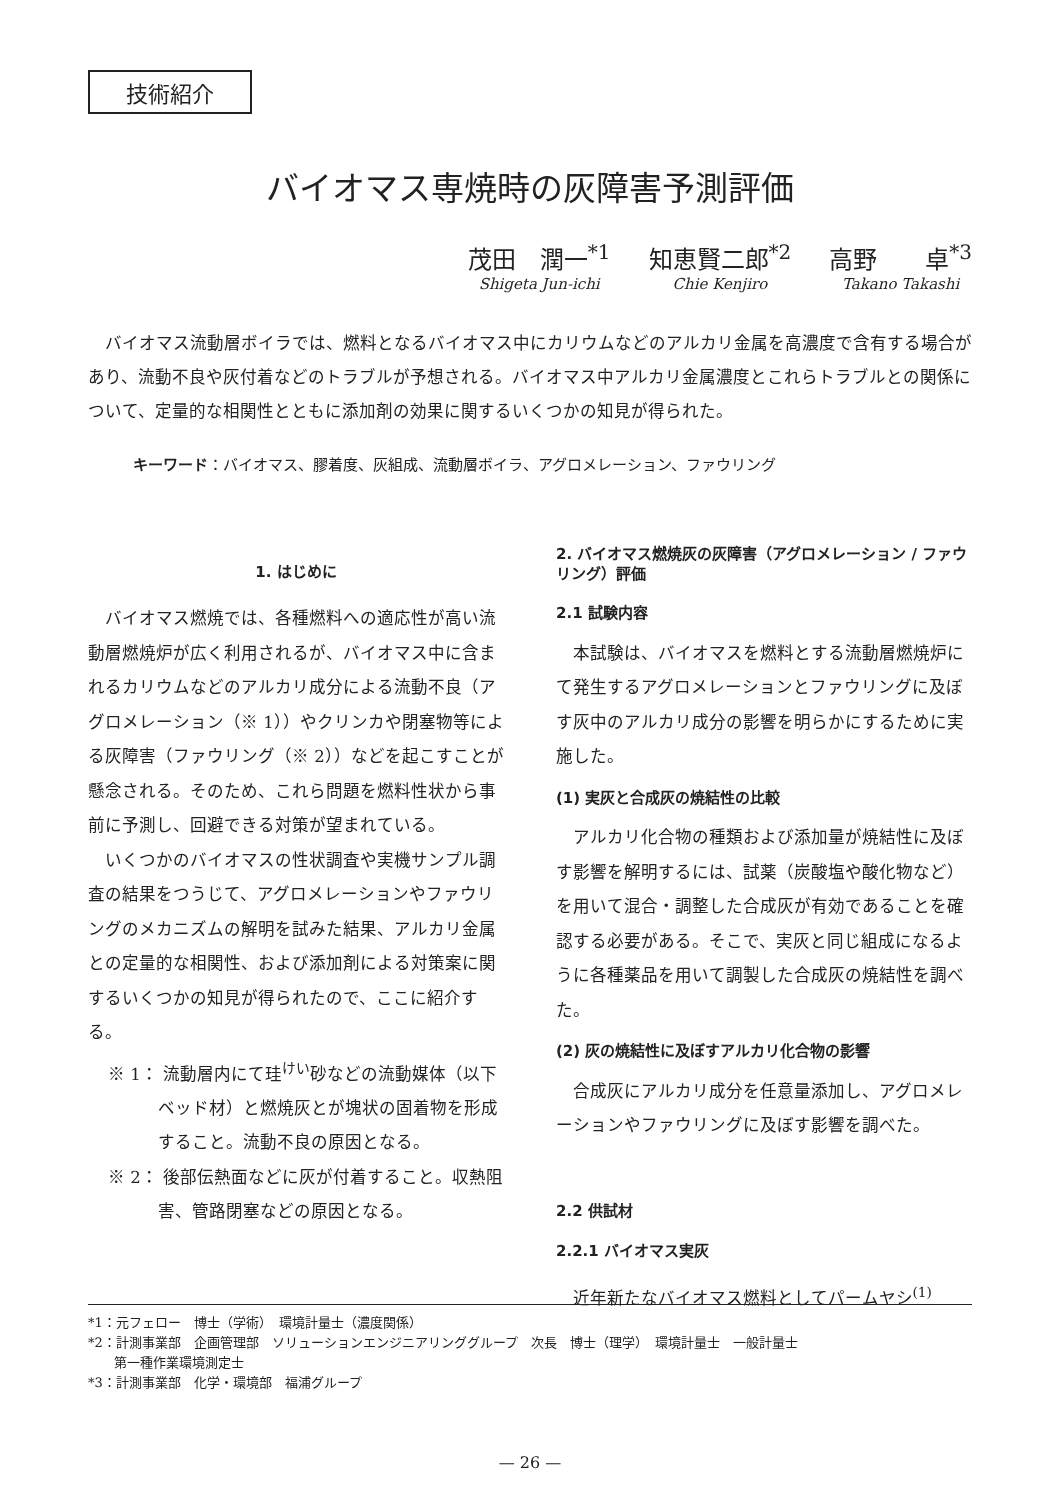技術紹介
バイオマス専焼時の灰障害予測評価
茂田　潤一<sup>*1</sup>
Shigeta Jun-ichi
知恵賢二郎<sup>*2</sup>
Chie Kenjiro
高野　　卓<sup>*3</sup>
Takano Takashi
バイオマス流動層ボイラでは、燃料となるバイオマス中にカリウムなどのアルカリ金属を高濃度で含有する場合があり、流動不良や灰付着などのトラブルが予想される。バイオマス中アルカリ金属濃度とこれらトラブルとの関係について、定量的な相関性とともに添加剤の効果に関するいくつかの知見が得られた。
キーワード：バイオマス、膠着度、灰組成、流動層ボイラ、アグロメレーション、ファウリング
1. はじめに
バイオマス燃焼では、各種燃料への適応性が高い流動層燃焼炉が広く利用されるが、バイオマス中に含まれるカリウムなどのアルカリ成分による流動不良（アグロメレーション（※ 1））やクリンカや閉塞物等による灰障害（ファウリング（※ 2））などを起こすことが懸念される。そのため、これら問題を燃料性状から事前に予測し、回避できる対策が望まれている。
いくつかのバイオマスの性状調査や実機サンプル調査の結果をつうじて、アグロメレーションやファウリングのメカニズムの解明を試みた結果、アルカリ金属との定量的な相関性、および添加剤による対策案に関するいくつかの知見が得られたので、ここに紹介する。
※ 1： 流動層内にて珪<sup>けい</sup>砂などの流動媒体（以下ベッド材）と燃焼灰とが塊状の固着物を形成すること。流動不良の原因となる。
※ 2： 後部伝熱面などに灰が付着すること。収熱阻害、管路閉塞などの原因となる。
2. バイオマス燃焼灰の灰障害（アグロメレーション / ファウリング）評価
2.1 試験内容
本試験は、バイオマスを燃料とする流動層燃焼炉にて発生するアグロメレーションとファウリングに及ぼす灰中のアルカリ成分の影響を明らかにするために実施した。
(1) 実灰と合成灰の焼結性の比較
アルカリ化合物の種類および添加量が焼結性に及ぼす影響を解明するには、試薬（炭酸塩や酸化物など）を用いて混合・調整した合成灰が有効であることを確認する必要がある。そこで、実灰と同じ組成になるように各種薬品を用いて調製した合成灰の焼結性を調べた。
(2) 灰の焼結性に及ぼすアルカリ化合物の影響
合成灰にアルカリ成分を任意量添加し、アグロメレーションやファウリングに及ぼす影響を調べた。
2.2 供試材
2.2.1 バイオマス実灰
近年新たなバイオマス燃料としてパームヤシ<sup>(1)</sup>
*1：元フェロー　博士（学術）　環境計量士（濃度関係）
*2：計測事業部　企画管理部　ソリューションエンジニアリンググループ　次長　博士（理学）　環境計量士　一般計量士
　　第一種作業環境測定士
*3：計測事業部　化学・環境部　福浦グループ
— 26 —